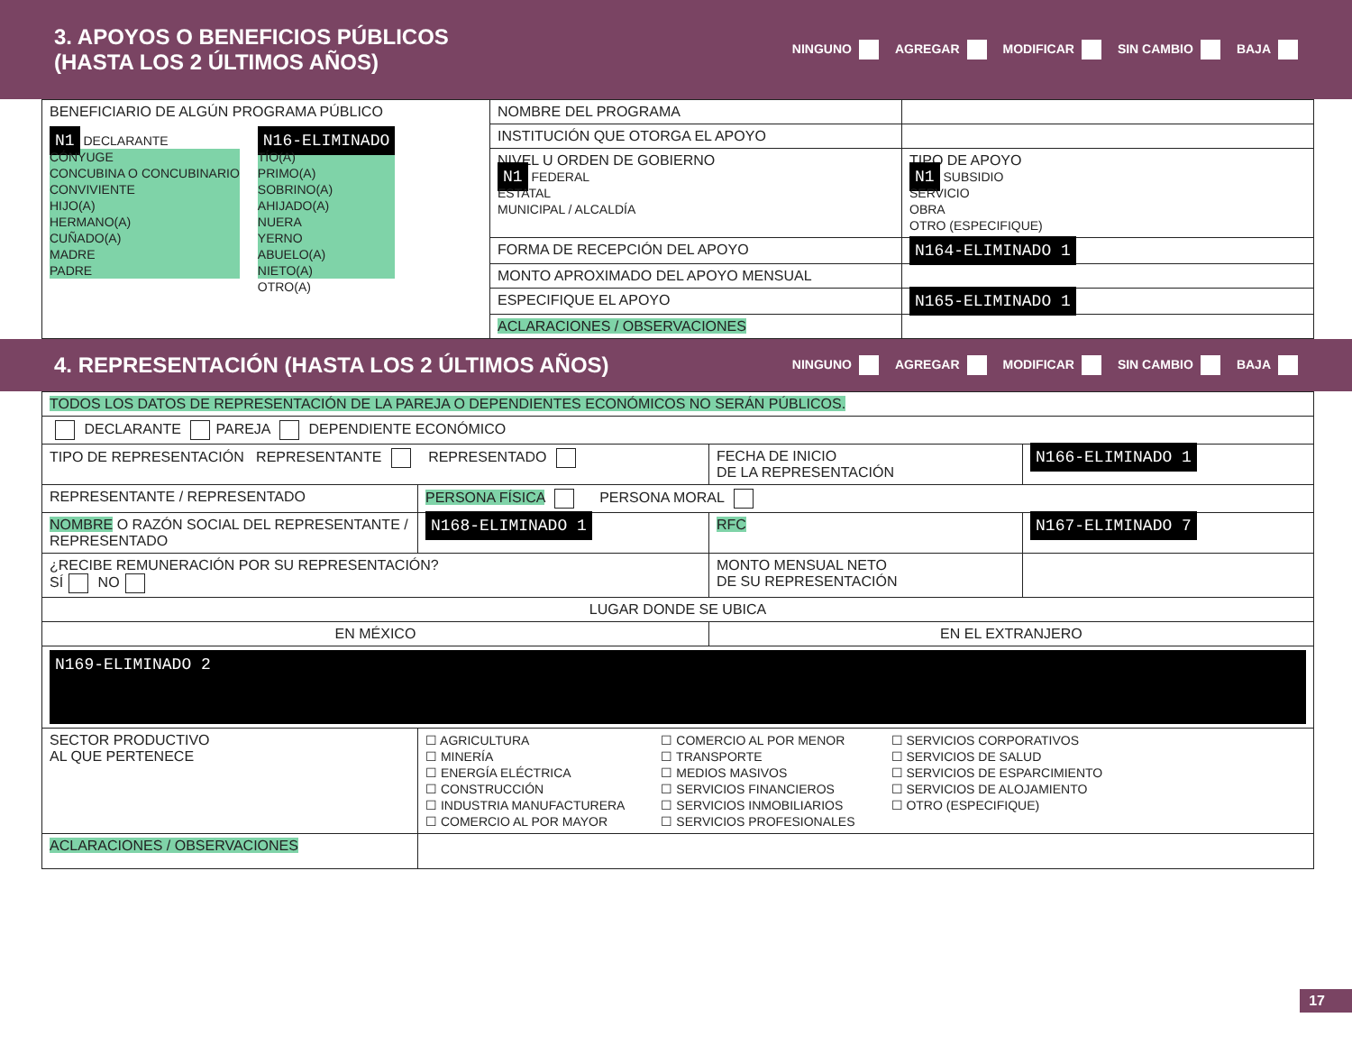3. APOYOS O BENEFICIOS PÚBLICOS
(HASTA LOS 2 ÚLTIMOS AÑOS)
NINGUNO AGREGAR MODIFICAR SIN CAMBIO BAJA
| BENEFICIARIO DE ALGÚN PROGRAMA PÚBLICO N1 DECLARANTE CÓNYUGE CONCUBINA O CONCUBINARIO CONVIVIENTE HIJO(A) HERMANO(A) CUÑADO(A) MADRE PADRE N16-ELIMINADO TÍO(A) PRIMO(A) SOBRINO(A) AHIJADO(A) NUERA YERNO ABUELO(A) NIETO(A) OTRO(A) | NOMBRE DEL PROGRAMA | |
| | INSTITUCIÓN QUE OTORGA EL APOYO | |
| | NIVEL U ORDEN DE GOBIERNO N1 FEDERAL ESTATAL MUNICIPAL / ALCALDÍA | TIPO DE APOYO N1 SUBSIDIO SERVICIO OBRA OTRO (ESPECIFIQUE) |
| | FORMA DE RECEPCIÓN DEL APOYO | N164-ELIMINADO 1 |
| | MONTO APROXIMADO DEL APOYO MENSUAL | |
| | ESPECIFIQUE EL APOYO | N165-ELIMINADO 1 |
| | ACLARACIONES / OBSERVACIONES | |
4. REPRESENTACIÓN (HASTA LOS 2 ÚLTIMOS AÑOS)
NINGUNO AGREGAR MODIFICAR SIN CAMBIO BAJA
| TODOS LOS DATOS DE REPRESENTACIÓN DE LA PAREJA O DEPENDIENTES ECONÓMICOS NO SERÁN PÚBLICOS. | | | |
| DECLARANTE PAREJA DEPENDIENTE ECONÓMICO | | | |
| TIPO DE REPRESENTACIÓN REPRESENTANTE REPRESENTADO | | FECHA DE INICIO DE LA REPRESENTACIÓN | N166-ELIMINADO 1 |
| REPRESENTANTE / REPRESENTADO | PERSONA FÍSICA PERSONA MORAL | | |
| NOMBRE O RAZÓN SOCIAL DEL REPRESENTANTE / REPRESENTADO | N168-ELIMINADO 1 | RFC | N167-ELIMINADO 7 |
| ¿RECIBE REMUNERACIÓN POR SU REPRESENTACIÓN? SÍ NO | | MONTO MENSUAL NETO DE SU REPRESENTACIÓN | |
| LUGAR DONDE SE UBICA | | | |
| EN MÉXICO | | EN EL EXTRANJERO | |
| N169-ELIMINADO 2 | | | |
| SECTOR PRODUCTIVO AL QUE PERTENECE | ☐ AGRICULTURA ☐ MINERÍA ☐ ENERGÍA ELÉCTRICA ☐ CONSTRUCCIÓN ☐ INDUSTRIA MANUFACTURERA ☐ COMERCIO AL POR MAYOR ☐ COMERCIO AL POR MENOR ☐ TRANSPORTE ☐ MEDIOS MASIVOS ☐ SERVICIOS FINANCIEROS ☐ SERVICIOS INMOBILIARIOS ☐ SERVICIOS PROFESIONALES ☐ SERVICIOS CORPORATIVOS ☐ SERVICIOS DE SALUD ☐ SERVICIOS DE ESPARCIMIENTO ☐ SERVICIOS DE ALOJAMIENTO ☐ OTRO (ESPECIFIQUE) | | |
| ACLARACIONES / OBSERVACIONES | | | |
17